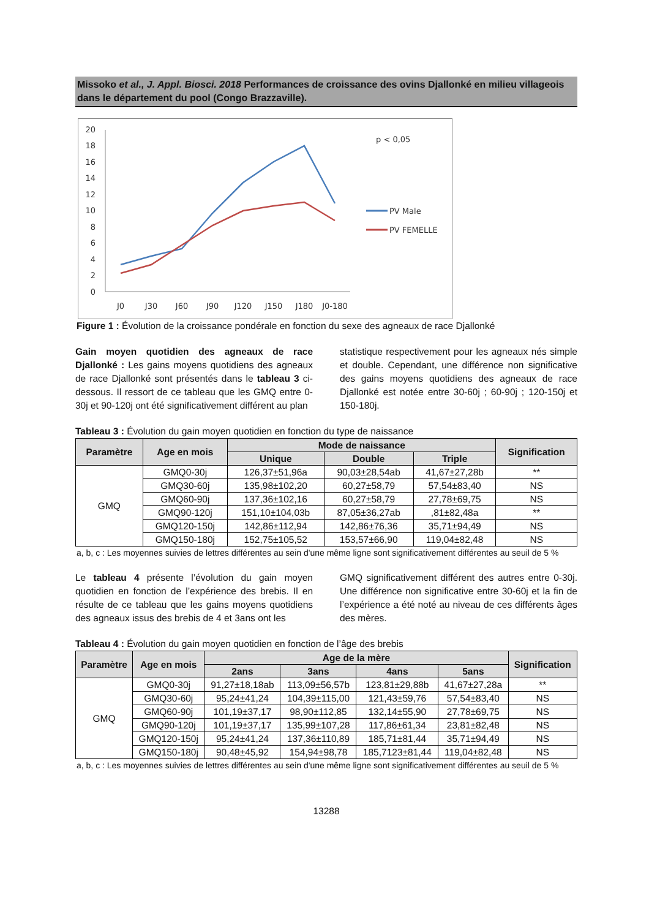Missoko et al., J. Appl. Biosci. 2018 Performances de croissance des ovins Djallonké en milieu villageois dans le département du pool (Congo Brazzaville).
20
18
16
14
12
10
8
6
4
2
0
J0
J30
J60
J90
J120
J150
J180
J0-180
p < 0,05
PV Male
PV FEMELLE
Figure 1 : Évolution de la croissance pondérale en fonction du sexe des agneaux de race Djallonké
Gain moyen quotidien des agneaux de race Djallonké : Les gains moyens quotidiens des agneaux de race Djallonké sont présentés dans le tableau 3 ci-dessous. Il ressort de ce tableau que les GMQ entre 0-30j et 90-120j ont été significativement différent au plan
statistique respectivement pour les agneaux nés simple et double. Cependant, une différence non significative des gains moyens quotidiens des agneaux de race Djallonké est notée entre 30-60j ; 60-90j ; 120-150j et 150-180j.
Tableau 3 : Évolution du gain moyen quotidien en fonction du type de naissance
| Paramètre | Age en mois | Mode de naissance | | | Signification |
| --- | --- | --- | --- | --- | --- |
| | | Unique | Double | Triple | |
| GMQ | GMQ0-30j | 126,37±51,96a | 90,03±28,54ab | 41,67±27,28b | ** |
| | GMQ30-60j | 135,98±102,20 | 60,27±58,79 | 57,54±83,40 | NS |
| | GMQ60-90j | 137,36±102,16 | 60,27±58,79 | 27,78±69,75 | NS |
| | GMQ90-120j | 151,10±104,03b | 87,05±36,27ab | ,81±82,48a | ** |
| | GMQ120-150j | 142,86±112,94 | 142,86±76,36 | 35,71±94,49 | NS |
| | GMQ150-180j | 152,75±105,52 | 153,57±66,90 | 119,04±82,48 | NS |
a, b, c : Les moyennes suivies de lettres différentes au sein d'une même ligne sont significativement différentes au seuil de 5 %
Le tableau 4 présente l’évolution du gain moyen quotidien en fonction de l’expérience des brebis. Il en résulte de ce tableau que les gains moyens quotidiens des agneaux issus des brebis de 4 et 3ans ont les
GMQ significativement différent des autres entre 0-30j. Une différence non significative entre 30-60j et la fin de l’expérience a été noté au niveau de ces différents âges des mères.
Tableau 4 : Évolution du gain moyen quotidien en fonction de l’âge des brebis
| Paramètre | Age en mois | Age de la mère | | | | Signification |
| --- | --- | --- | --- | --- | --- | --- |
| | | 2ans | 3ans | 4ans | 5ans | |
| GMQ | GMQ0-30j | 91,27±18,18ab | 113,09±56,57b | 123,81±29,88b | 41,67±27,28a | ** |
| | GMQ30-60j | 95,24±41,24 | 104,39±115,00 | 121,43±59,76 | 57,54±83,40 | NS |
| | GMQ60-90j | 101,19±37,17 | 98,90±112,85 | 132,14±55,90 | 27,78±69,75 | NS |
| | GMQ90-120j | 101,19±37,17 | 135,99±107,28 | 117,86±61,34 | 23,81±82,48 | NS |
| | GMQ120-150j | 95,24±41,24 | 137,36±110,89 | 185,71±81,44 | 35,71±94,49 | NS |
| | GMQ150-180j | 90,48±45,92 | 154,94±98,78 | 185,7123±81,44 | 119,04±82,48 | NS |
a, b, c : Les moyennes suivies de lettres différentes au sein d'une même ligne sont significativement différentes au seuil de 5 %
13288